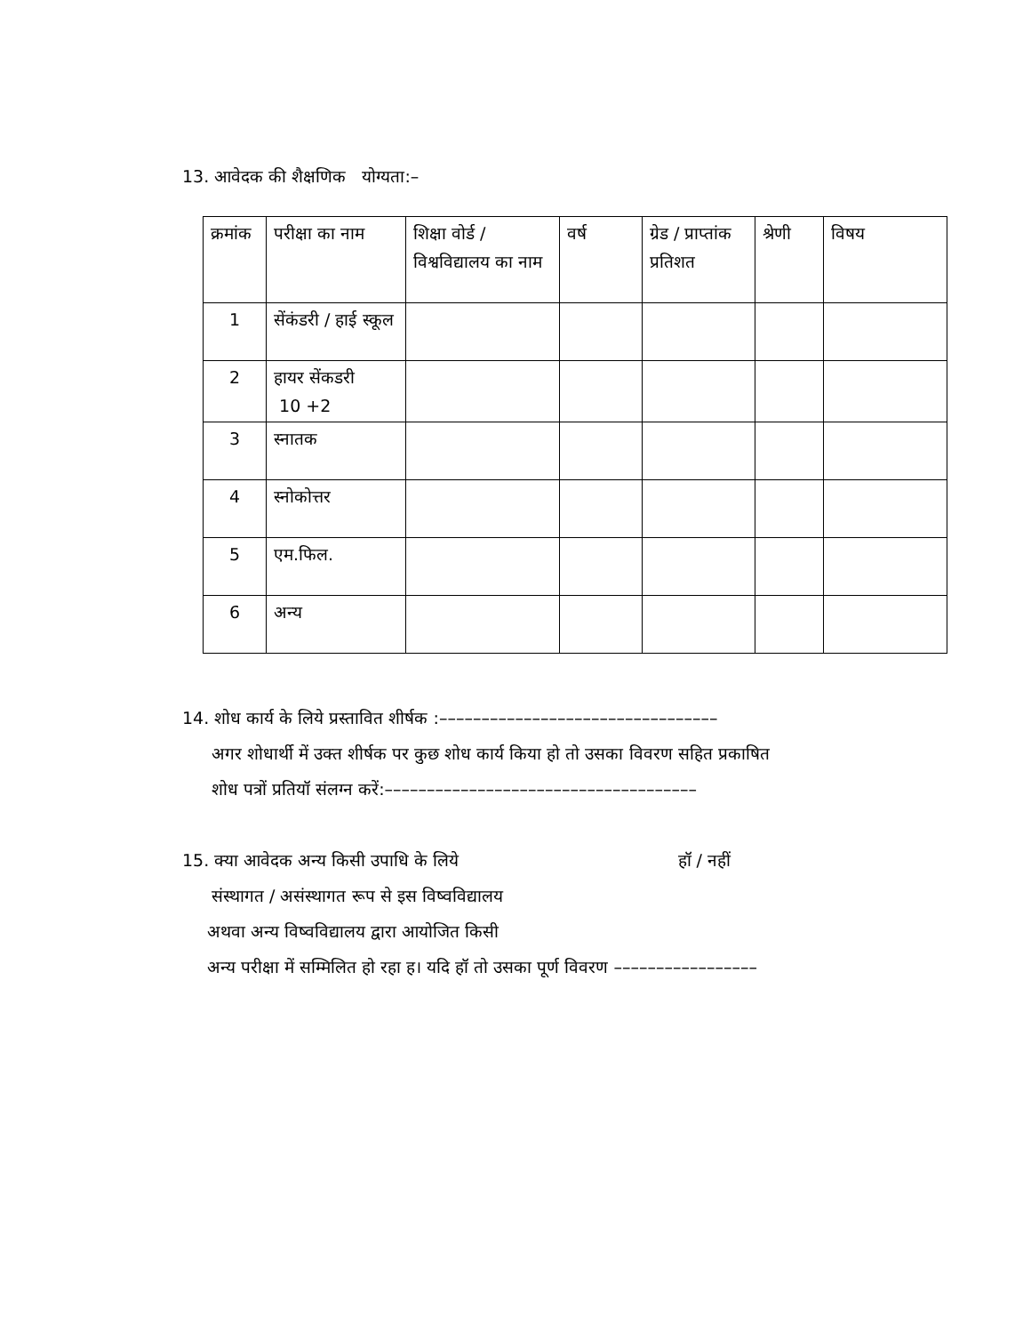13. आवेदक की शैक्षणिक योग्यता:–
| क्रमांक | परीक्षा का नाम | शिक्षा वोर्ड / विश्वविद्यालय का नाम | वर्ष | ग्रेड / प्राप्तांक प्रतिशत | श्रेणी | विषय |
| 1 | सेंकंडरी / हाई स्कूल | | | | | |
| 2 | हायर सेंकडरी 10 +2 | | | | | |
| 3 | स्नातक | | | | | |
| 4 | स्नोकोत्तर | | | | | |
| 5 | एम.फिल. | | | | | |
| 6 | अन्य | | | | | |
14. शोध कार्य के लिये प्रस्तावित शीर्षक :–––––––––––––––––––––––––––––––––
अगर शोधार्थी में उक्त शीर्षक पर कुछ शोध कार्य किया हो तो उसका विवरण सहित प्रकाषित
शोध पत्रों प्रतियॉ संलग्न करें:–––––––––––––––––––––––––––––––––––––
15. क्या आवेदक अन्य किसी उपाधि के लिये हॉ / नहीं
संस्थागत / असंस्थागत रूप से इस विष्वविद्यालय
अथवा अन्य विष्वविद्यालय द्वारा आयोजित किसी
अन्य परीक्षा में सम्मिलित हो रहा ह। यदि हॉ तो उसका पूर्ण विवरण –––––––––––––––––